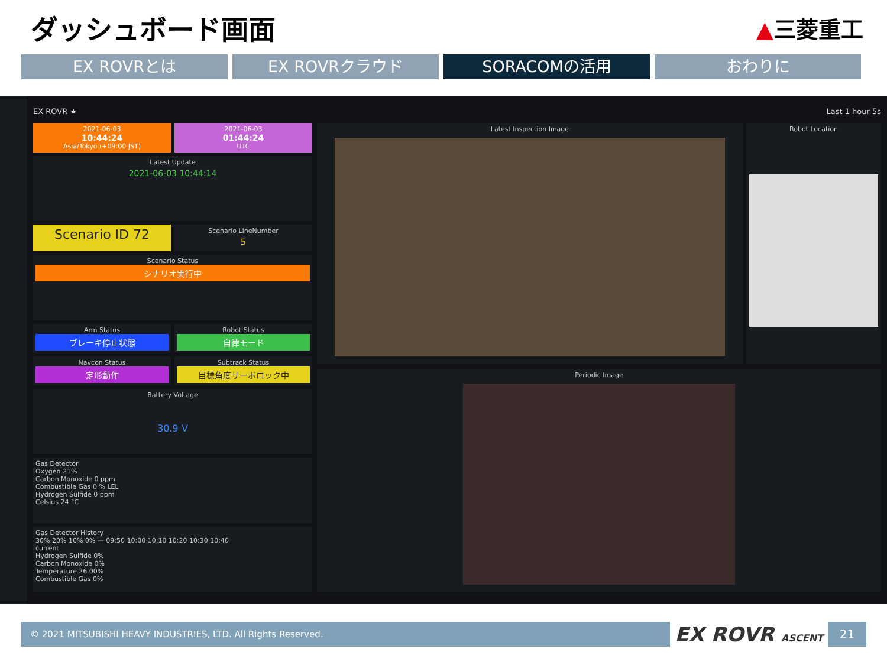ダッシュボード画面
▲三菱重工
EX ROVRとは EX ROVRクラウド SORACOMの活用 おわりに
EX ROVR ★ Last 1 hour 5s
2021-06-03
10:44:24
Asia/Tokyo (+09:00 JST)
2021-06-03
01:44:24
UTC
Latest Update
2021-06-03 10:44:14
Scenario ID 72
Scenario LineNumber
5
Scenario Status
シナリオ実行中
Arm Status
ブレーキ停止状態
Robot Status
自律モード
Navcon Status
定形動作
Subtrack Status
目標角度サーボロック中
Battery Voltage
30.9 V
Gas Detector
Oxygen 21%
Carbon Monoxide 0 ppm
Combustible Gas 0 % LEL
Hydrogen Sulfide 0 ppm
Celsius 24 °C
Gas Detector History
30% 20% 10% 0% — 09:50 10:00 10:10 10:20 10:30 10:40
current
Hydrogen Sulfide 0%
Carbon Monoxide 0%
Temperature 26.00%
Combustible Gas 0%
Latest Inspection Image
Robot Location
Periodic Image
© 2021 MITSUBISHI HEAVY INDUSTRIES, LTD. All Rights Reserved.
EX ROVR ASCENT
21